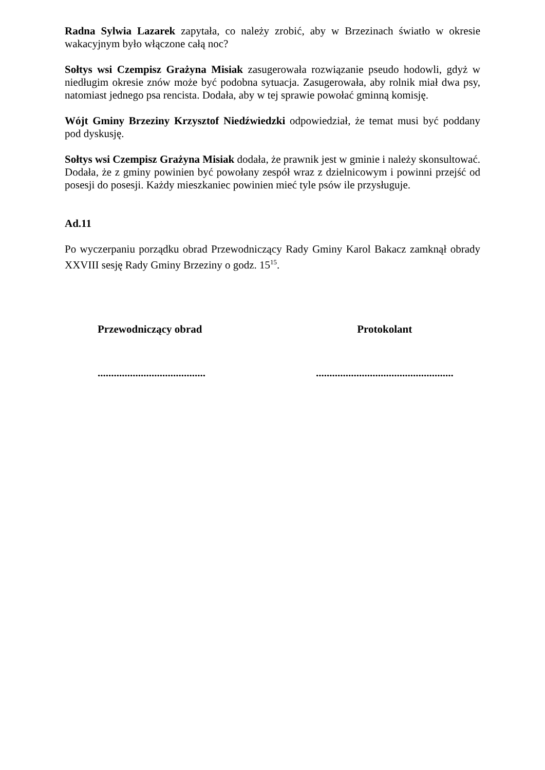Radna Sylwia Lazarek zapytała, co należy zrobić, aby w Brzezinach światło w okresie wakacyjnym było włączone całą noc?
Sołtys wsi Czempisz Grażyna Misiak zasugerowała rozwiązanie pseudo hodowli, gdyż w niedługim okresie znów może być podobna sytuacja. Zasugerowała, aby rolnik miał dwa psy, natomiast jednego psa rencista. Dodała, aby w tej sprawie powołać gminną komisję.
Wójt Gminy Brzeziny Krzysztof Niedźwiedzki odpowiedział, że temat musi być poddany pod dyskusję.
Sołtys wsi Czempisz Grażyna Misiak dodała, że prawnik jest w gminie i należy skonsultować. Dodała, że z gminy powinien być powołany zespół wraz z dzielnicowym i powinni przejść od posesji do posesji. Każdy mieszkaniec powinien mieć tyle psów ile przysługuje.
Ad.11
Po wyczerpaniu porządku obrad Przewodniczący Rady Gminy Karol Bakacz zamknął obrady XXVIII sesję Rady Gminy Brzeziny o godz. 15<sup>15</sup>.
Przewodniczący obrad Protokolant
........................................
...................................................